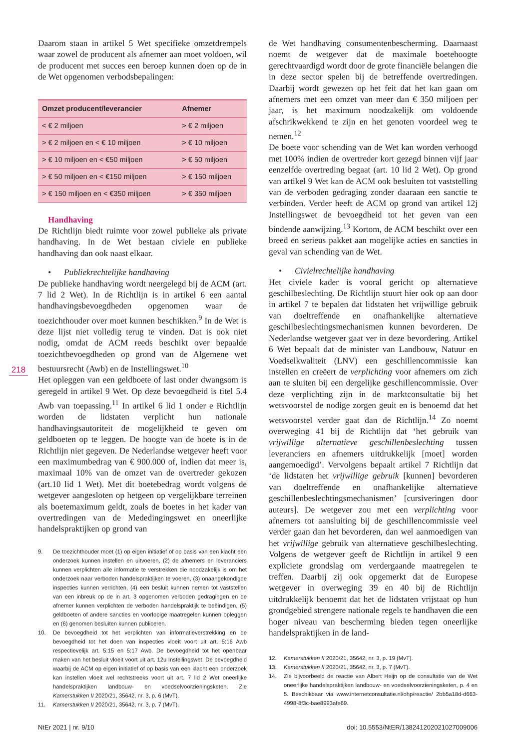218
Daarom staan in artikel 5 Wet specifieke omzetdrempels waar zowel de producent als afnemer aan moet voldoen, wil de producent met succes een beroep kunnen doen op de in de Wet opgenomen verbodsbepalingen:
| Omzet producent/leverancier | Afnemer |
| --- | --- |
| < € 2 miljoen | > € 2 miljoen |
| > € 2 miljoen en < € 10 miljoen | > € 10 miljoen |
| > € 10 miljoen en < €50 miljoen | > € 50 miljoen |
| > € 50 miljoen en < €150 miljoen | > € 150 miljoen |
| > € 150 miljoen en < €350 miljoen | > € 350 miljoen |
Handhaving
De Richtlijn biedt ruimte voor zowel publieke als private handhaving. In de Wet bestaan civiele en publieke handhaving dan ook naast elkaar.
• Publiekrechtelijke handhaving
De publieke handhaving wordt neergelegd bij de ACM (art. 7 lid 2 Wet). In de Richtlijn is in artikel 6 een aantal handhavingsbevoegdheden opgenomen waar de toezichthouder over moet kunnen beschikken.<sup>9</sup> In de Wet is deze lijst niet volledig terug te vinden. Dat is ook niet nodig, omdat de ACM reeds beschikt over bepaalde toezichtbevoegdheden op grond van de Algemene wet bestuursrecht (Awb) en de Instellingswet.<sup>10</sup>
Het opleggen van een geldboete of last onder dwangsom is geregeld in artikel 9 Wet. Op deze bevoegdheid is titel 5.4 Awb van toepassing.<sup>11</sup> In artikel 6 lid 1 onder e Richtlijn worden de lidstaten verplicht hun nationale handhavingsautoriteit de mogelijkheid te geven om geldboeten op te leggen. De hoogte van de boete is in de Richtlijn niet gegeven. De Nederlandse wetgever heeft voor een maximumbedrag van € 900.000 of, indien dat meer is, maximaal 10% van de omzet van de overtreder gekozen (art.10 lid 1 Wet). Met dit boetebedrag wordt volgens de wetgever aangesloten op hetgeen op vergelijkbare terreinen als boetemaximum geldt, zoals de boetes in het kader van overtredingen van de Mededingingswet en oneerlijke handelspraktijken op grond van
9. De toezichthouder moet (1) op eigen initiatief of op basis van een klacht een onderzoek kunnen instellen en uitvoeren, (2) de afnemers en leveranciers kunnen verplichten alle informatie te verstrekken die noodzakelijk is om het onderzoek naar verboden handelspraktijken te voeren, (3) onaangekondigde inspecties kunnen verrichten, (4) een besluit kunnen nemen tot vaststellen van een inbreuk op de in art. 3 opgenomen verboden gedragingen en de afnemer kunnen verplichten de verboden handelspraktijk te beëindigen, (5) geldboeten of andere sancties en voorlopige maatregelen kunnen opleggen en (6) genomen besluiten kunnen publiceren.
10. De bevoegdheid tot het verplichten van informatieverstrekking en de bevoegdheid tot het doen van inspecties vloeit voort uit art. 5:16 Awb respectievelijk art. 5:15 en 5:17 Awb. De bevoegdheid tot het openbaar maken van het besluit vloeit voort uit art. 12u Instellingswet. De bevoegdheid waarbij de ACM op eigen initiatief of op basis van een klacht een onderzoek kan instellen vloeit wel rechtstreeks voort uit art. 7 lid 2 Wet oneerlijke handelspraktijken landbouw- en voedselvoorzieningsketen. Zie Kamerstukken II 2020/21, 35642, nr. 3, p. 6 (MvT).
11. Kamerstukken II 2020/21, 35642, nr. 3, p. 7 (MvT).
de Wet handhaving consumentenbescherming. Daarnaast noemt de wetgever dat de maximale boetehoogte gerechtvaardigd wordt door de grote financiële belangen die in deze sector spelen bij de betreffende overtredingen. Daarbij wordt gewezen op het feit dat het kan gaan om afnemers met een omzet van meer dan € 350 miljoen per jaar, is het maximum noodzakelijk om voldoende afschrikwekkend te zijn en het genoten voordeel weg te nemen.<sup>12</sup>
De boete voor schending van de Wet kan worden verhoogd met 100% indien de overtreder kort gezegd binnen vijf jaar eenzelfde overtreding begaat (art. 10 lid 2 Wet). Op grond van artikel 9 Wet kan de ACM ook besluiten tot vaststelling van de verboden gedraging zonder daaraan een sanctie te verbinden. Verder heeft de ACM op grond van artikel 12j Instellingswet de bevoegdheid tot het geven van een bindende aanwijzing.<sup>13</sup> Kortom, de ACM beschikt over een breed en serieus pakket aan mogelijke acties en sancties in geval van schending van de Wet.
• Civielrechtelijke handhaving
Het civiele kader is vooral gericht op alternatieve geschilbeslechting. De Richtlijn stuurt hier ook op aan door in artikel 7 te bepalen dat lidstaten het vrijwillige gebruik van doeltreffende en onafhankelijke alternatieve geschilbeslechtingsmechanismen kunnen bevorderen. De Nederlandse wetgever gaat ver in deze bevordering. Artikel 6 Wet bepaalt dat de minister van Landbouw, Natuur en Voedselkwaliteit (LNV) een geschillencommissie kan instellen en creëert de verplichting voor afnemers om zich aan te sluiten bij een dergelijke geschillencommissie. Over deze verplichting zijn in de marktconsultatie bij het wetsvoorstel de nodige zorgen geuit en is benoemd dat het wetsvoorstel verder gaat dan de Richtlijn.<sup>14</sup> Zo noemt overweging 41 bij de Richtlijn dat ‘het gebruik van vrijwillige alternatieve geschillenbeslechting tussen leveranciers en afnemers uitdrukkelijk [moet] worden aangemoedigd’. Vervolgens bepaalt artikel 7 Richtlijn dat ‘de lidstaten het vrijwillige gebruik [kunnen] bevorderen van doeltreffende en onafhankelijke alternatieve geschillenbeslechtingsmechanismen’ [cursiveringen door auteurs]. De wetgever zou met een verplichting voor afnemers tot aansluiting bij de geschillencommissie veel verder gaan dan het bevorderen, dan wel aanmoedigen van het vrijwillige gebruik van alternatieve geschilbeslechting. Volgens de wetgever geeft de Richtlijn in artikel 9 een expliciete grondslag om verdergaande maatregelen te treffen. Daarbij zij ook opgemerkt dat de Europese wetgever in overweging 39 en 40 bij de Richtlijn uitdrukkelijk benoemt dat het de lidstaten vrijstaat op hun grondgebied strengere nationale regels te handhaven die een hoger niveau van bescherming bieden tegen oneerlijke handelspraktijken in de land-
12. Kamerstukken II 2020/21, 35642, nr. 3, p. 19 (MvT).
13. Kamerstukken II 2020/21, 35642, nr. 3, p. 7 (MvT).
14. Zie bijvoorbeeld de reactie van Albert Heijn op de consultatie van de Wet oneerlijke handelspraktijken landbouw- en voedselvoorzieningsketen, p. 4 en 5. Beschikbaar via www.internetconsultatie.nl/ohp/reactie/ 2bb5a18d-d663-4998-8f3c-bae8993afe69.
NtEr 2021 | nr. 9/10 doi: 10.5553/NtER/138241202021027009006